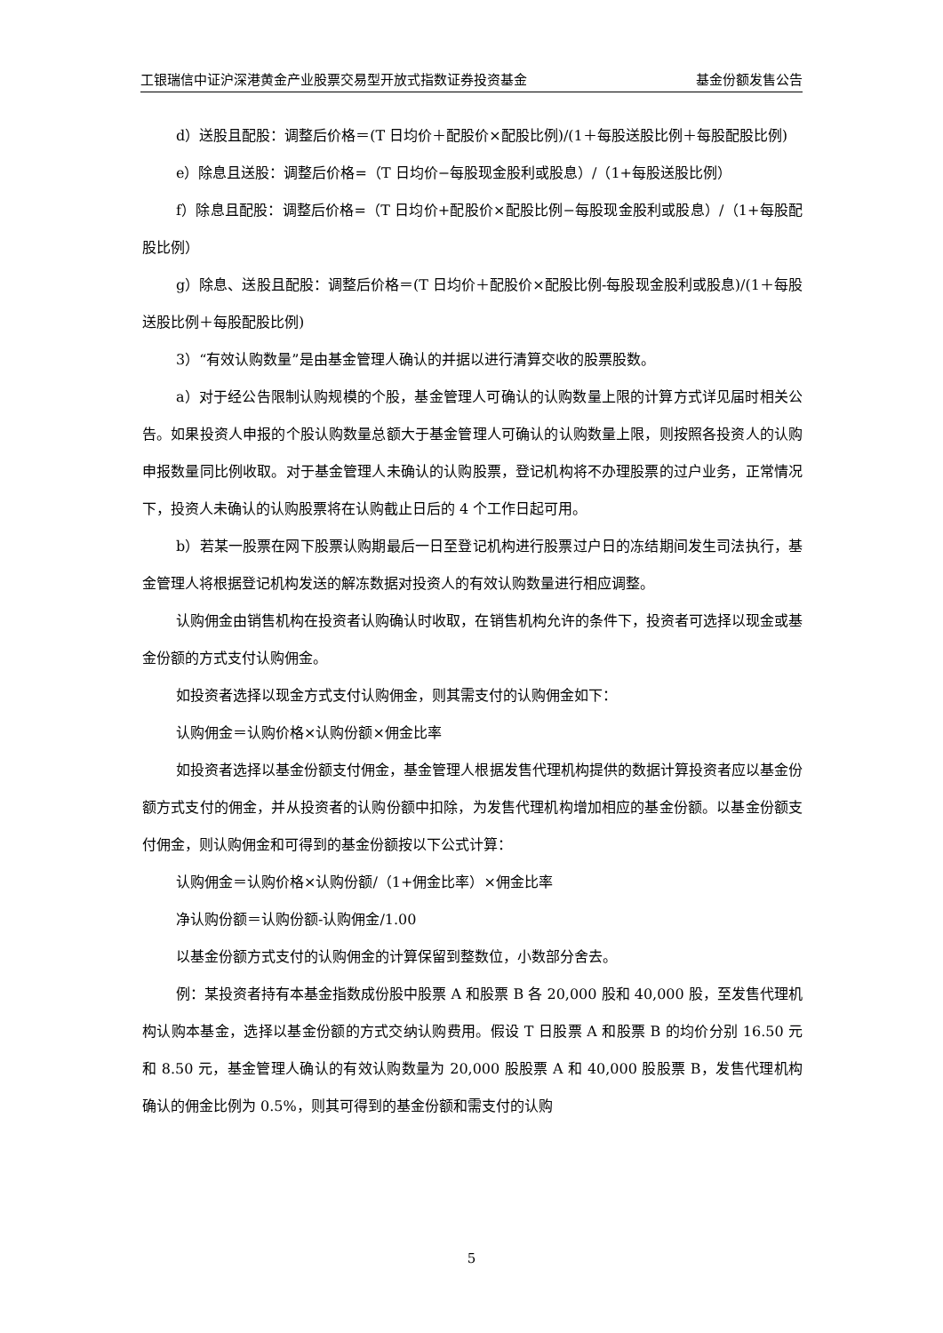工银瑞信中证沪深港黄金产业股票交易型开放式指数证券投资基金 基金份额发售公告
d）送股且配股：调整后价格＝(T 日均价＋配股价×配股比例)/(1＋每股送股比例＋每股配股比例)
e）除息且送股：调整后价格=（T 日均价−每股现金股利或股息）/（1+每股送股比例）
f）除息且配股：调整后价格=（T 日均价+配股价×配股比例−每股现金股利或股息）/（1+每股配股比例）
g）除息、送股且配股：调整后价格＝(T 日均价＋配股价×配股比例-每股现金股利或股息)/(1＋每股送股比例＋每股配股比例)
3）“有效认购数量”是由基金管理人确认的并据以进行清算交收的股票股数。
a）对于经公告限制认购规模的个股，基金管理人可确认的认购数量上限的计算方式详见届时相关公告。如果投资人申报的个股认购数量总额大于基金管理人可确认的认购数量上限，则按照各投资人的认购申报数量同比例收取。对于基金管理人未确认的认购股票，登记机构将不办理股票的过户业务，正常情况下，投资人未确认的认购股票将在认购截止日后的 4 个工作日起可用。
b）若某一股票在网下股票认购期最后一日至登记机构进行股票过户日的冻结期间发生司法执行，基金管理人将根据登记机构发送的解冻数据对投资人的有效认购数量进行相应调整。
认购佣金由销售机构在投资者认购确认时收取，在销售机构允许的条件下，投资者可选择以现金或基金份额的方式支付认购佣金。
如投资者选择以现金方式支付认购佣金，则其需支付的认购佣金如下：
认购佣金＝认购价格×认购份额×佣金比率
如投资者选择以基金份额支付佣金，基金管理人根据发售代理机构提供的数据计算投资者应以基金份额方式支付的佣金，并从投资者的认购份额中扣除，为发售代理机构增加相应的基金份额。以基金份额支付佣金，则认购佣金和可得到的基金份额按以下公式计算：
认购佣金＝认购价格×认购份额/（1+佣金比率）×佣金比率
净认购份额＝认购份额-认购佣金/1.00
以基金份额方式支付的认购佣金的计算保留到整数位，小数部分舍去。
例：某投资者持有本基金指数成份股中股票 A 和股票 B 各 20,000 股和 40,000 股，至发售代理机构认购本基金，选择以基金份额的方式交纳认购费用。假设 T 日股票 A 和股票 B 的均价分别 16.50 元和 8.50 元，基金管理人确认的有效认购数量为 20,000 股股票 A 和 40,000 股股票 B，发售代理机构确认的佣金比例为 0.5%，则其可得到的基金份额和需支付的认购
5